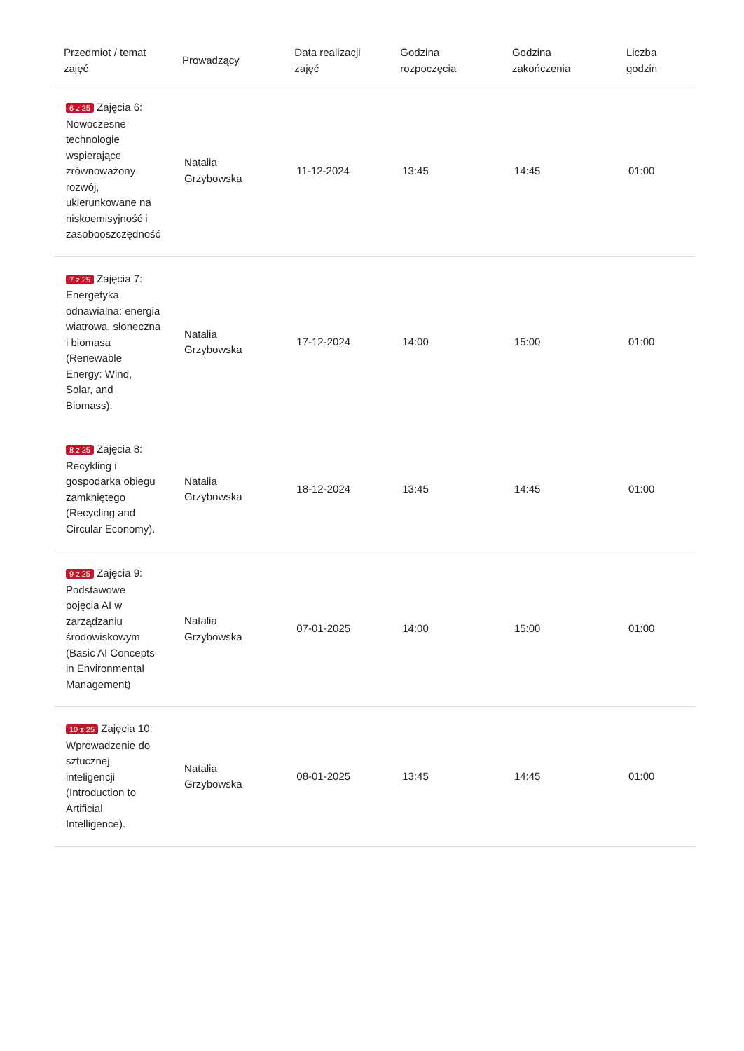| Przedmiot / temat zajęć | Prowadzący | Data realizacji zajęć | Godzina rozpoczęcia | Godzina zakończenia | Liczba godzin |
| --- | --- | --- | --- | --- | --- |
| 6 z 25 Zajęcia 6: Nowoczesne technologie wspierające zrównoważony rozwój, ukierunkowane na niskoemisyjność i zasobooszczędność | Natalia Grzybowska | 11-12-2024 | 13:45 | 14:45 | 01:00 |
| 7 z 25 Zajęcia 7: Energetyka odnawialna: energia wiatrowa, słoneczna i biomasa (Renewable Energy: Wind, Solar, and Biomass). | Natalia Grzybowska | 17-12-2024 | 14:00 | 15:00 | 01:00 |
| 8 z 25 Zajęcia 8: Recykling i gospodarka obiegu zamkniętego (Recycling and Circular Economy). | Natalia Grzybowska | 18-12-2024 | 13:45 | 14:45 | 01:00 |
| 9 z 25 Zajęcia 9: Podstawowe pojęcia AI w zarządzaniu środowiskowym (Basic AI Concepts in Environmental Management) | Natalia Grzybowska | 07-01-2025 | 14:00 | 15:00 | 01:00 |
| 10 z 25 Zajęcia 10: Wprowadzenie do sztucznej inteligencji (Introduction to Artificial Intelligence). | Natalia Grzybowska | 08-01-2025 | 13:45 | 14:45 | 01:00 |